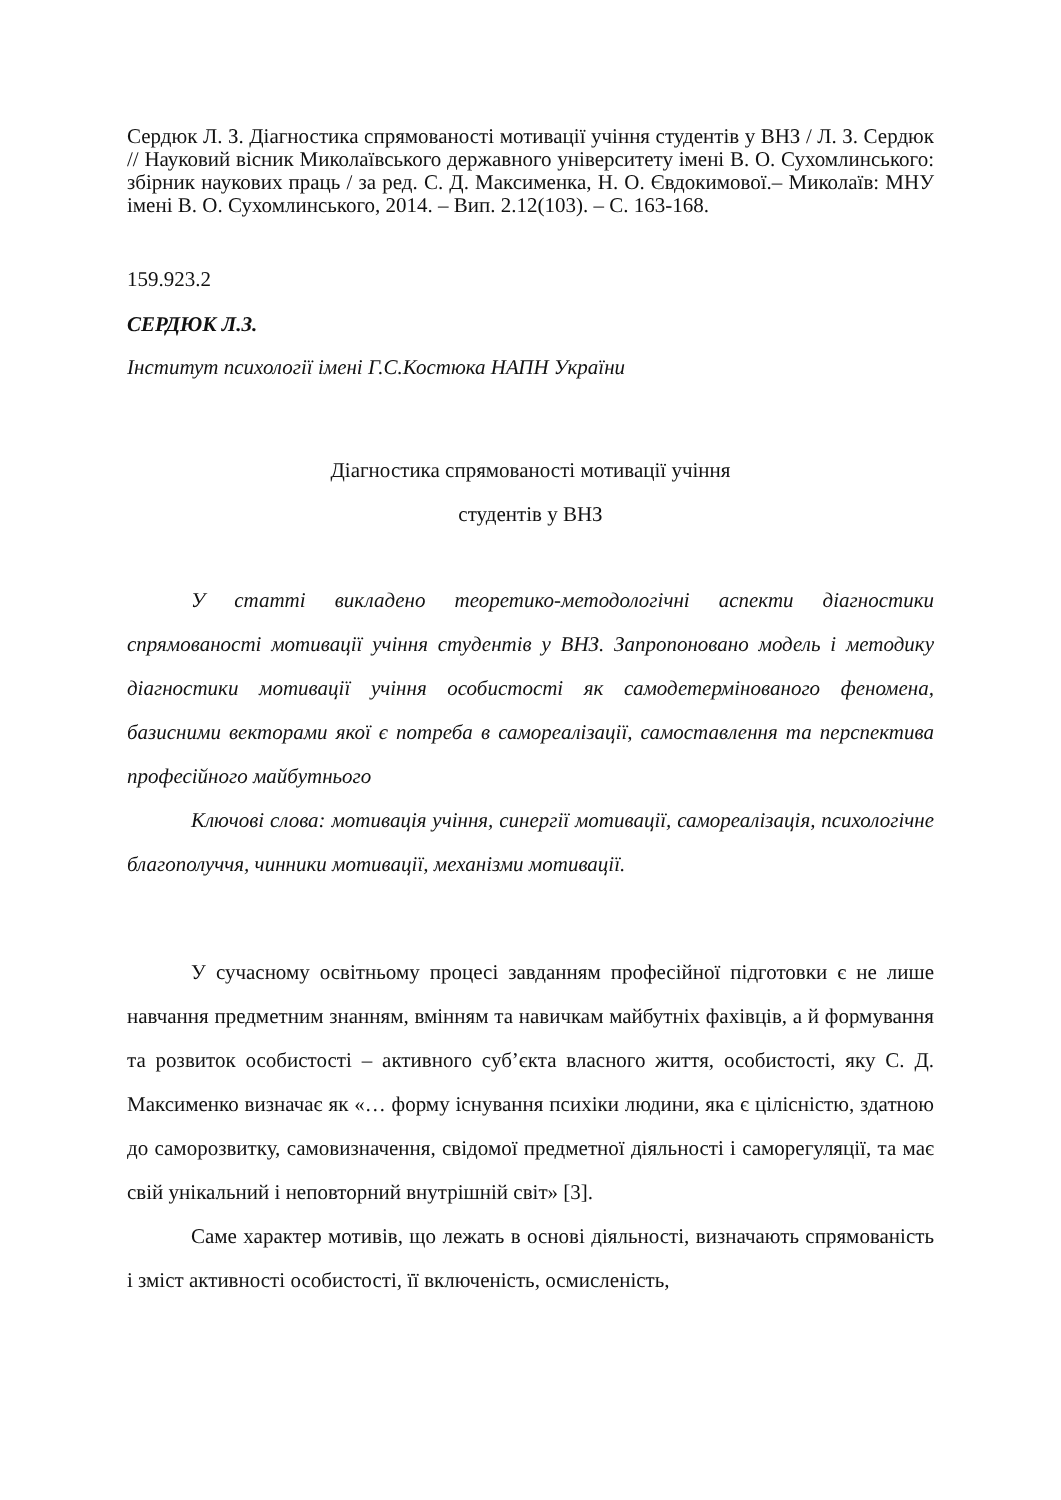Сердюк Л. З. Діагностика спрямованості мотивації учіння студентів у ВНЗ / Л. З. Сердюк // Науковий вісник Миколаївського державного університету імені В. О. Сухомлинського: збірник наукових праць / за ред. С. Д. Максименка, Н. О. Євдокимової.– Миколаїв: МНУ імені В. О. Сухомлинського, 2014. – Вип. 2.12(103). – С. 163-168.
159.923.2
СЕРДЮК Л.З.
Інститут психології імені Г.С.Костюка НАПН України
Діагностика спрямованості мотивації учіння
студентів у ВНЗ
У статті викладено теоретико-методологічні аспекти діагностики спрямованості мотивації учіння студентів у ВНЗ. Запропоновано модель і методику діагностики мотивації учіння особистості як самодетермінованого феномена, базисними векторами якої є потреба в самореалізації, самоставлення та перспектива професійного майбутнього
Ключові слова: мотивація учіння, синергії мотивації, самореалізація, психологічне благополуччя, чинники мотивації, механізми мотивації.
У сучасному освітньому процесі завданням професійної підготовки є не лише навчання предметним знанням, вмінням та навичкам майбутніх фахівців, а й формування та розвиток особистості – активного суб’єкта власного життя, особистості, яку С. Д. Максименко визначає як «… форму існування психіки людини, яка є цілісністю, здатною до саморозвитку, самовизначення, свідомої предметної діяльності і саморегуляції, та має свій унікальний і неповторний внутрішній світ» [3].
Саме характер мотивів, що лежать в основі діяльності, визначають спрямованість і зміст активності особистості, її включеність, осмисленість,